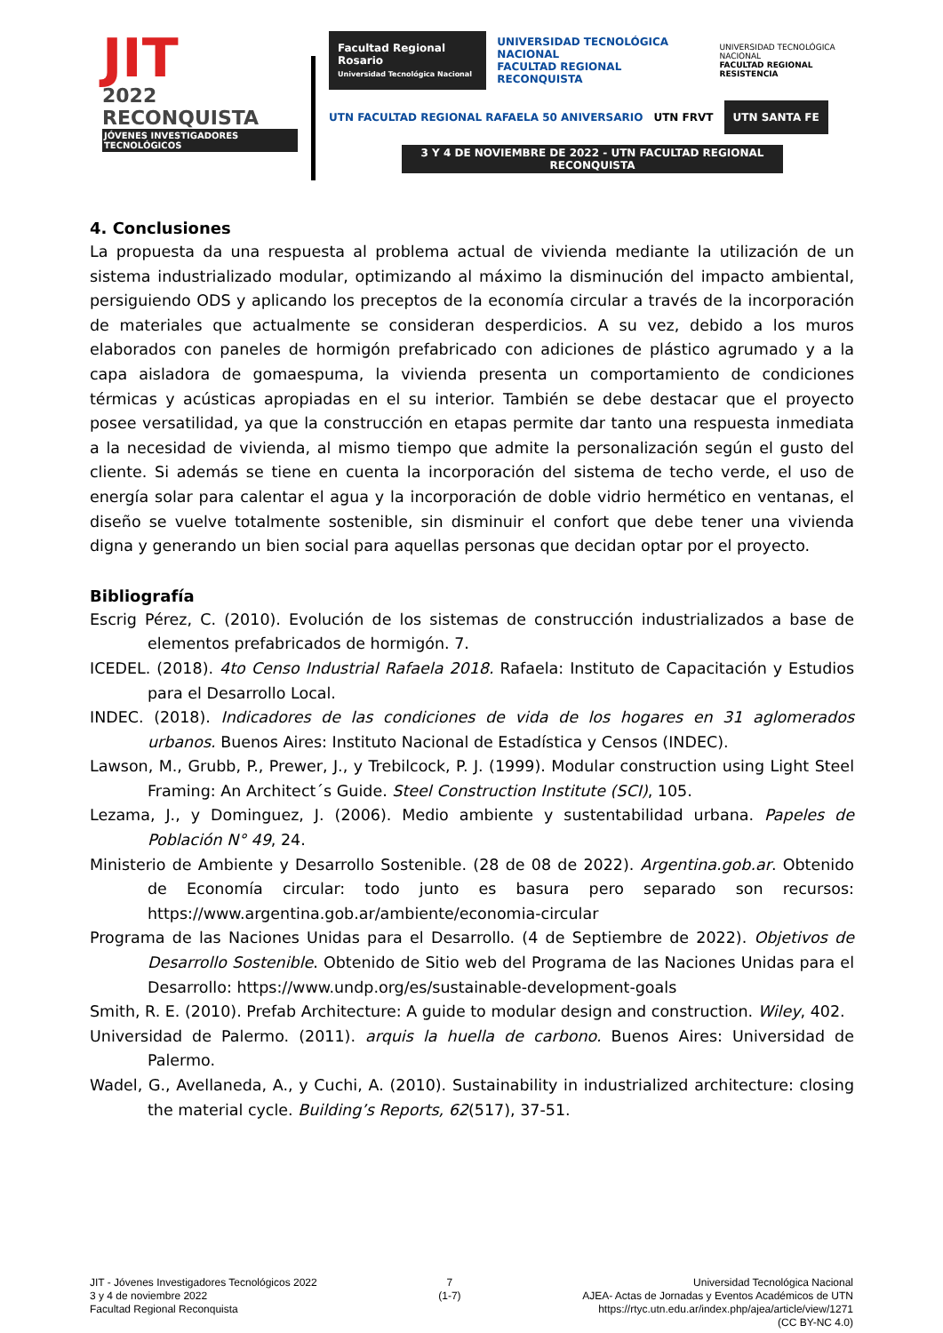JIT
2022 RECONQUISTA
JÓVENES INVESTIGADORES TECNOLÓGICOS
Facultad Regional Rosario
Universidad Tecnológica Nacional
UNIVERSIDAD TECNOLÓGICA NACIONAL
FACULTAD REGIONAL RECONQUISTA
UNIVERSIDAD TECNOLÓGICA NACIONAL
FACULTAD REGIONAL RESISTENCIA
UTN FACULTAD REGIONAL RAFAELA 50 ANIVERSARIO
UTN FRVT
UTN SANTA FE
3 Y 4 DE NOVIEMBRE DE 2022 - UTN FACULTAD REGIONAL RECONQUISTA
4. Conclusiones
La propuesta da una respuesta al problema actual de vivienda mediante la utilización de un sistema industrializado modular, optimizando al máximo la disminución del impacto ambiental, persiguiendo ODS y aplicando los preceptos de la economía circular a través de la incorporación de materiales que actualmente se consideran desperdicios. A su vez, debido a los muros elaborados con paneles de hormigón prefabricado con adiciones de plástico agrumado y a la capa aisladora de gomaespuma, la vivienda presenta un comportamiento de condiciones térmicas y acústicas apropiadas en el su interior. También se debe destacar que el proyecto posee versatilidad, ya que la construcción en etapas permite dar tanto una respuesta inmediata a la necesidad de vivienda, al mismo tiempo que admite la personalización según el gusto del cliente. Si además se tiene en cuenta la incorporación del sistema de techo verde, el uso de energía solar para calentar el agua y la incorporación de doble vidrio hermético en ventanas, el diseño se vuelve totalmente sostenible, sin disminuir el confort que debe tener una vivienda digna y generando un bien social para aquellas personas que decidan optar por el proyecto.
Bibliografía
Escrig Pérez, C. (2010). Evolución de los sistemas de construcción industrializados a base de elementos prefabricados de hormigón. 7.
ICEDEL. (2018). 4to Censo Industrial Rafaela 2018. Rafaela: Instituto de Capacitación y Estudios para el Desarrollo Local.
INDEC. (2018). Indicadores de las condiciones de vida de los hogares en 31 aglomerados urbanos. Buenos Aires: Instituto Nacional de Estadística y Censos (INDEC).
Lawson, M., Grubb, P., Prewer, J., y Trebilcock, P. J. (1999). Modular construction using Light Steel Framing: An Architect´s Guide. Steel Construction Institute (SCI), 105.
Lezama, J., y Dominguez, J. (2006). Medio ambiente y sustentabilidad urbana. Papeles de Población N° 49, 24.
Ministerio de Ambiente y Desarrollo Sostenible. (28 de 08 de 2022). Argentina.gob.ar. Obtenido de Economía circular: todo junto es basura pero separado son recursos: https://www.argentina.gob.ar/ambiente/economia-circular
Programa de las Naciones Unidas para el Desarrollo. (4 de Septiembre de 2022). Objetivos de Desarrollo Sostenible. Obtenido de Sitio web del Programa de las Naciones Unidas para el Desarrollo: https://www.undp.org/es/sustainable-development-goals
Smith, R. E. (2010). Prefab Architecture: A guide to modular design and construction. Wiley, 402.
Universidad de Palermo. (2011). arquis la huella de carbono. Buenos Aires: Universidad de Palermo.
Wadel, G., Avellaneda, A., y Cuchi, A. (2010). Sustainability in industrialized architecture: closing the material cycle. Building’s Reports, 62(517), 37-51.
JIT - Jóvenes Investigadores Tecnológicos 2022
3 y 4 de noviembre 2022
Facultad Regional Reconquista
7
(1-7)
Universidad Tecnológica Nacional
AJEA- Actas de Jornadas y Eventos Académicos de UTN
https://rtyc.utn.edu.ar/index.php/ajea/article/view/1271
(CC BY-NC 4.0)